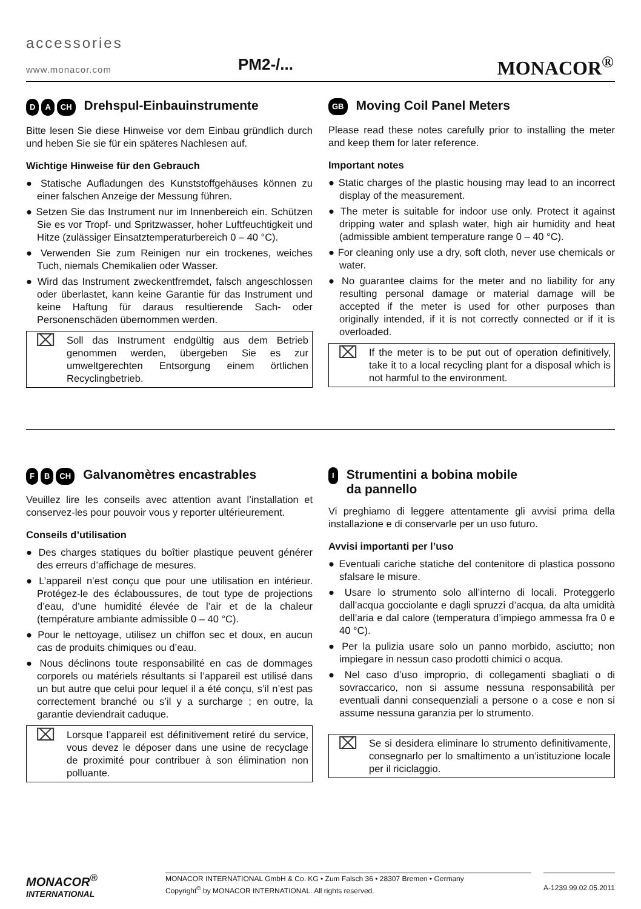accessories
www.monacor.com PM2-/... MONACOR<sup>®</sup>
D A CH Drehspul-Einbauinstrumente
Bitte lesen Sie diese Hinweise vor dem Einbau gründlich durch und heben Sie sie für ein späteres Nachlesen auf.
Wichtige Hinweise für den Gebrauch
● Statische Aufladungen des Kunststoffgehäuses können zu einer falschen Anzeige der Messung führen.
● Setzen Sie das Instrument nur im Innenbereich ein. Schützen Sie es vor Tropf- und Spritzwasser, hoher Luftfeuchtigkeit und Hitze (zulässiger Einsatztemperaturbereich 0 – 40 °C).
● Verwenden Sie zum Reinigen nur ein trockenes, weiches Tuch, niemals Chemikalien oder Wasser.
● Wird das Instrument zweckentfremdet, falsch angeschlossen oder überlastet, kann keine Garantie für das Instrument und keine Haftung für daraus resultierende Sach- oder Personenschäden übernommen werden.
⌧
Soll das Instrument endgültig aus dem Betrieb genommen werden, übergeben Sie es zur umweltgerechten Entsorgung einem örtlichen Recyclingbetrieb.
GB Moving Coil Panel Meters
Please read these notes carefully prior to installing the meter and keep them for later reference.
Important notes
● Static charges of the plastic housing may lead to an incorrect display of the measurement.
● The meter is suitable for indoor use only. Protect it against dripping water and splash water, high air humidity and heat (admissible ambient temperature range 0 – 40 °C).
● For cleaning only use a dry, soft cloth, never use chemicals or water.
● No guarantee claims for the meter and no liability for any resulting personal damage or material damage will be accepted if the meter is used for other purposes than originally intended, if it is not correctly connected or if it is overloaded.
⌧
If the meter is to be put out of operation definitively, take it to a local recycling plant for a disposal which is not harmful to the environment.
F B CH Galvanomètres encastrables
Veuillez lire les conseils avec attention avant l’installation et conservez-les pour pouvoir vous y reporter ultérieurement.
Conseils d’utilisation
● Des charges statiques du boîtier plastique peuvent générer des erreurs d’affichage de mesures.
● L’appareil n’est conçu que pour une utilisation en intérieur. Protégez-le des éclaboussures, de tout type de projections d’eau, d’une humidité élevée de l’air et de la chaleur (température ambiante admissible 0 – 40 °C).
● Pour le nettoyage, utilisez un chiffon sec et doux, en aucun cas de produits chimiques ou d’eau.
● Nous déclinons toute responsabilité en cas de dommages corporels ou matériels résultants si l’appareil est utilisé dans un but autre que celui pour lequel il a été conçu, s’il n’est pas correctement branché ou s’il y a surcharge ; en outre, la garantie deviendrait caduque.
⌧
Lorsque l’appareil est définitivement retiré du service, vous devez le déposer dans une usine de recyclage de proximité pour contribuer à son élimination non polluante.
I Strumentini a bobina mobile
da pannello
Vi preghiamo di leggere attentamente gli avvisi prima della installazione e di conservarle per un uso futuro.
Avvisi importanti per l’uso
● Eventuali cariche statiche del contenitore di plastica possono sfalsare le misure.
● Usare lo strumento solo all’interno di locali. Proteggerlo dall’acqua gocciolante e dagli spruzzi d’acqua, da alta umidità dell’aria e dal calore (temperatura d’impiego ammessa fra 0 e 40 °C).
● Per la pulizia usare solo un panno morbido, asciutto; non impiegare in nessun caso prodotti chimici o acqua.
● Nel caso d’uso improprio, di collegamenti sbagliati o di sovraccarico, non si assume nessuna responsabilità per eventuali danni consequenziali a persone o a cose e non si assume nessuna garanzia per lo strumento.
⌧
Se si desidera eliminare lo strumento definitivamente, consegnarlo per lo smaltimento a un’istituzione locale per il riciclaggio.
MONACOR<sup>®</sup>
INTERNATIONAL
MONACOR INTERNATIONAL GmbH & Co. KG • Zum Falsch 36 • 28307 Bremen • Germany
Copyright<sup>©</sup> by MONACOR INTERNATIONAL. All rights reserved.
A-1239.99.02.05.2011